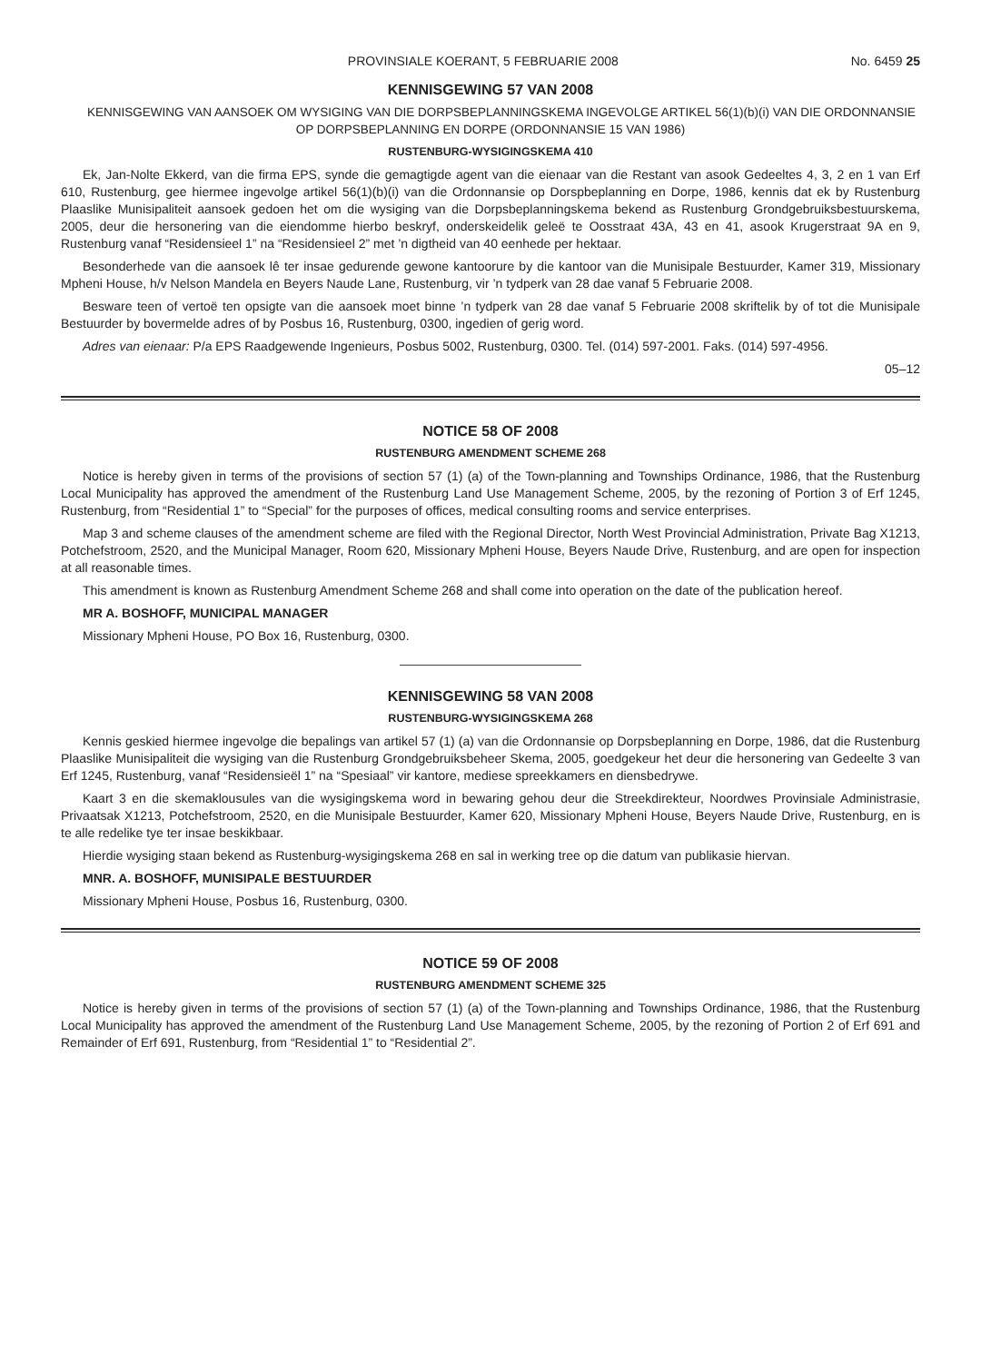PROVINSIALE KOERANT, 5 FEBRUARIE 2008 No. 6459 25
KENNISGEWING 57 VAN 2008
KENNISGEWING VAN AANSOEK OM WYSIGING VAN DIE DORPSBEPLANNINGSKEMA INGEVOLGE ARTIKEL 56(1)(b)(i) VAN DIE ORDONNANSIE OP DORPSBEPLANNING EN DORPE (ORDONNANSIE 15 VAN 1986)
RUSTENBURG-WYSIGINGSKEMA 410
Ek, Jan-Nolte Ekkerd, van die firma EPS, synde die gemagtigde agent van die eienaar van die Restant van asook Gedeeltes 4, 3, 2 en 1 van Erf 610, Rustenburg, gee hiermee ingevolge artikel 56(1)(b)(i) van die Ordonnansie op Dorspbeplanning en Dorpe, 1986, kennis dat ek by Rustenburg Plaaslike Munisipaliteit aansoek gedoen het om die wysiging van die Dorpsbeplanningskema bekend as Rustenburg Grondgebruiksbestuurskema, 2005, deur die hersonering van die eiendomme hierbo beskryf, onderskeidelik geleë te Oosstraat 43A, 43 en 41, asook Krugerstraat 9A en 9, Rustenburg vanaf “Residensieel 1” na “Residensieel 2” met ’n digtheid van 40 eenhede per hektaar.
Besonderhede van die aansoek lê ter insae gedurende gewone kantoorure by die kantoor van die Munisipale Bestuurder, Kamer 319, Missionary Mpheni House, h/v Nelson Mandela en Beyers Naude Lane, Rustenburg, vir ’n tydperk van 28 dae vanaf 5 Februarie 2008.
Besware teen of vertoë ten opsigte van die aansoek moet binne ’n tydperk van 28 dae vanaf 5 Februarie 2008 skriftelik by of tot die Munisipale Bestuurder by bovermelde adres of by Posbus 16, Rustenburg, 0300, ingedien of gerig word.
Adres van eienaar: P/a EPS Raadgewende Ingenieurs, Posbus 5002, Rustenburg, 0300. Tel. (014) 597-2001. Faks. (014) 597-4956.
05–12
NOTICE 58 OF 2008
RUSTENBURG AMENDMENT SCHEME 268
Notice is hereby given in terms of the provisions of section 57 (1) (a) of the Town-planning and Townships Ordinance, 1986, that the Rustenburg Local Municipality has approved the amendment of the Rustenburg Land Use Management Scheme, 2005, by the rezoning of Portion 3 of Erf 1245, Rustenburg, from “Residential 1” to “Special” for the purposes of offices, medical consulting rooms and service enterprises.
Map 3 and scheme clauses of the amendment scheme are filed with the Regional Director, North West Provincial Administration, Private Bag X1213, Potchefstroom, 2520, and the Municipal Manager, Room 620, Missionary Mpheni House, Beyers Naude Drive, Rustenburg, and are open for inspection at all reasonable times.
This amendment is known as Rustenburg Amendment Scheme 268 and shall come into operation on the date of the publication hereof.
MR A. BOSHOFF, MUNICIPAL MANAGER
Missionary Mpheni House, PO Box 16, Rustenburg, 0300.
KENNISGEWING 58 VAN 2008
RUSTENBURG-WYSIGINGSKEMA 268
Kennis geskied hiermee ingevolge die bepalings van artikel 57 (1) (a) van die Ordonnansie op Dorpsbeplanning en Dorpe, 1986, dat die Rustenburg Plaaslike Munisipaliteit die wysiging van die Rustenburg Grondgebruiksbeheer Skema, 2005, goedgekeur het deur die hersonering van Gedeelte 3 van Erf 1245, Rustenburg, vanaf “Residensieël 1” na “Spesiaal” vir kantore, mediese spreekkamers en diensbedrywe.
Kaart 3 en die skemaklousules van die wysigingskema word in bewaring gehou deur die Streekdirekteur, Noordwes Provinsiale Administrasie, Privaatsak X1213, Potchefstroom, 2520, en die Munisipale Bestuurder, Kamer 620, Missionary Mpheni House, Beyers Naude Drive, Rustenburg, en is te alle redelike tye ter insae beskikbaar.
Hierdie wysiging staan bekend as Rustenburg-wysigingskema 268 en sal in werking tree op die datum van publikasie hiervan.
MNR. A. BOSHOFF, MUNISIPALE BESTUURDER
Missionary Mpheni House, Posbus 16, Rustenburg, 0300.
NOTICE 59 OF 2008
RUSTENBURG AMENDMENT SCHEME 325
Notice is hereby given in terms of the provisions of section 57 (1) (a) of the Town-planning and Townships Ordinance, 1986, that the Rustenburg Local Municipality has approved the amendment of the Rustenburg Land Use Management Scheme, 2005, by the rezoning of Portion 2 of Erf 691 and Remainder of Erf 691, Rustenburg, from “Residential 1” to “Residential 2”.